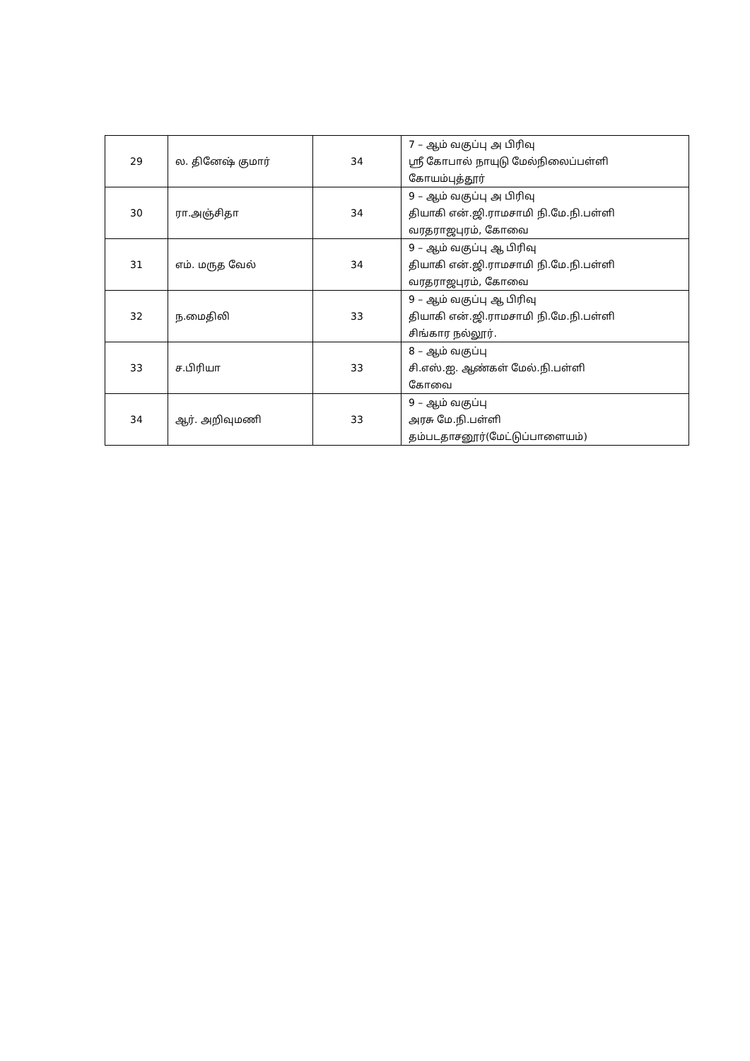| 29 | ல. தினேஷ் குமார் | 34 | 7 – ஆம் வகுப்பு அ பிரிவு ஸ்ரீ கோபால் நாயுடு மேல்நிலைப்பள்ளி கோயம்புத்தூர் |
| 30 | ரா.அஞ்சிதா | 34 | 9 – ஆம் வகுப்பு அ பிரிவு தியாகி என்.ஜி.ராமசாமி நி.மே.நி.பள்ளி வரதராஜபுரம், கோவை |
| 31 | எம். மருத வேல் | 34 | 9 – ஆம் வகுப்பு ஆ பிரிவு தியாகி என்.ஜி.ராமசாமி நி.மே.நி.பள்ளி வரதராஜபுரம், கோவை |
| 32 | ந.மைதிலி | 33 | 9 – ஆம் வகுப்பு ஆ பிரிவு தியாகி என்.ஜி.ராமசாமி நி.மே.நி.பள்ளி சிங்கார நல்லூர். |
| 33 | ச.பிரியா | 33 | 8 – ஆம் வகுப்பு சி.எஸ்.ஐ. ஆண்கள் மேல்.நி.பள்ளி கோவை |
| 34 | ஆர். அறிவுமணி | 33 | 9 – ஆம் வகுப்பு அரசு மே.நி.பள்ளி தம்படதாசனூர்(மேட்டுப்பாளையம்) |